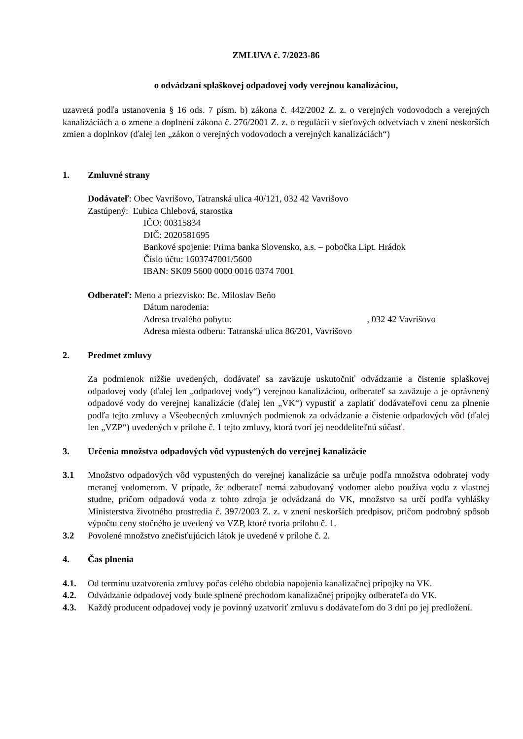ZMLUVA č. 7/2023-86
o odvádzaní splaškovej odpadovej vody verejnou kanalizáciou,
uzavretá podľa ustanovenia § 16 ods. 7 písm. b) zákona č. 442/2002 Z. z. o verejných vodovodoch a verejných kanalizáciách a o zmene a doplnení zákona č. 276/2001 Z. z. o regulácii v sieťových odvetviach v znení neskorších zmien a doplnkov (ďalej len „zákon o verejných vodovodoch a verejných kanalizáciách“)
1. Zmluvné strany
Dodávateľ: Obec Vavrišovo, Tatranská ulica 40/121, 032 42 Vavrišovo
Zastúpený: Ľubica Chlebová, starostka
IČO: 00315834
DIČ: 2020581695
Bankové spojenie: Prima banka Slovensko, a.s. – pobočka Lipt. Hrádok
Číslo účtu: 1603747001/5600
IBAN: SK09 5600 0000 0016 0374 7001
Odberateľ: Meno a priezvisko: Bc. Miloslav Beňo
Dátum narodenia:
Adresa trvalého pobytu: , 032 42 Vavrišovo
Adresa miesta odberu: Tatranská ulica 86/201, Vavrišovo
2. Predmet zmluvy
Za podmienok nižšie uvedených, dodávateľ sa zaväzuje uskutočniť odvádzanie a čistenie splaškovej odpadovej vody (ďalej len „odpadovej vody“) verejnou kanalizáciou, odberateľ sa zaväzuje a je oprávnený odpadové vody do verejnej kanalizácie (ďalej len „VK“) vypustiť a zaplatiť dodávateľovi cenu za plnenie podľa tejto zmluvy a Všeobecných zmluvných podmienok za odvádzanie a čistenie odpadových vôd (ďalej len „VZP“) uvedených v prílohe č. 1 tejto zmluvy, ktorá tvorí jej neoddeliteľnú súčasť.
3. Určenia množstva odpadových vôd vypustených do verejnej kanalizácie
3.1 Množstvo odpadových vôd vypustených do verejnej kanalizácie sa určuje podľa množstva odobratej vody meranej vodomerom. V prípade, že odberateľ nemá zabudovaný vodomer alebo používa vodu z vlastnej studne, pričom odpadová voda z tohto zdroja je odvádzaná do VK, množstvo sa určí podľa vyhlášky Ministerstva životného prostredia č. 397/2003 Z. z. v znení neskorších predpisov, pričom podrobný spôsob výpočtu ceny stočného je uvedený vo VZP, ktoré tvoria prílohu č. 1.
3.2 Povolené množstvo znečisťujúcich látok je uvedené v prílohe č. 2.
4. Čas plnenia
4.1. Od termínu uzatvorenia zmluvy počas celého obdobia napojenia kanalizačnej prípojky na VK.
4.2. Odvádzanie odpadovej vody bude splnené prechodom kanalizačnej prípojky odberateľa do VK.
4.3. Každý producent odpadovej vody je povinný uzatvoriť zmluvu s dodávateľom do 3 dní po jej predložení.